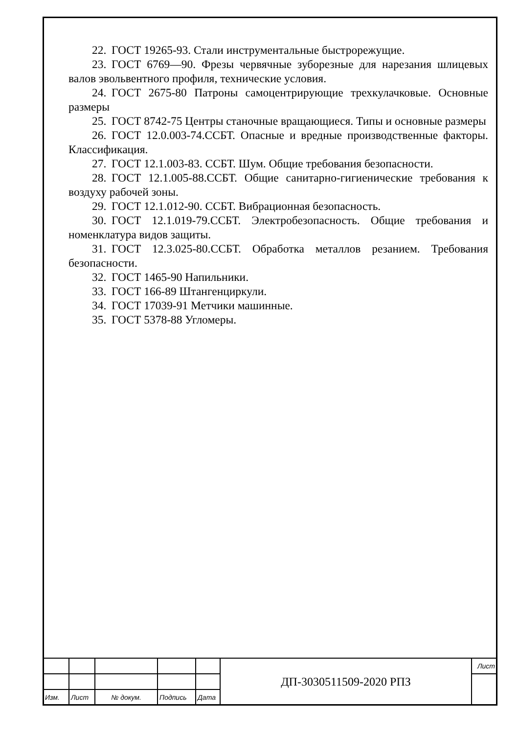22. ГОСТ 19265-93. Стали инструментальные быстрорежущие.
23. ГОСТ 6769—90. Фрезы червячные зуборезные для нарезания шлицевых валов эвольвентного профиля, технические условия.
24. ГОСТ 2675-80 Патроны самоцентрирующие трехкулачковые. Основные размеры
25. ГОСТ 8742-75 Центры станочные вращающиеся. Типы и основные размеры
26. ГОСТ 12.0.003-74.ССБТ. Опасные и вредные производственные факторы. Классификация.
27. ГОСТ 12.1.003-83. ССБТ. Шум. Общие требования безопасности.
28. ГОСТ 12.1.005-88.ССБТ. Общие санитарно-гигиенические требования к воздуху рабочей зоны.
29. ГОСТ 12.1.012-90. ССБТ. Вибрационная безопасность.
30. ГОСТ 12.1.019-79.ССБТ. Электробезопасность. Общие требования и номенклатура видов защиты.
31. ГОСТ 12.3.025-80.ССБТ. Обработка металлов резанием. Требования безопасности.
32. ГОСТ 1465-90 Напильники.
33. ГОСТ 166-89 Штангенциркули.
34. ГОСТ 17039-91 Метчики машинные.
35. ГОСТ 5378-88 Угломеры.
| | | | | | ДП-3030511509-2020 РПЗ | Лист |
| Изм. | Лист | № докум. | Подпись | Дата | | |